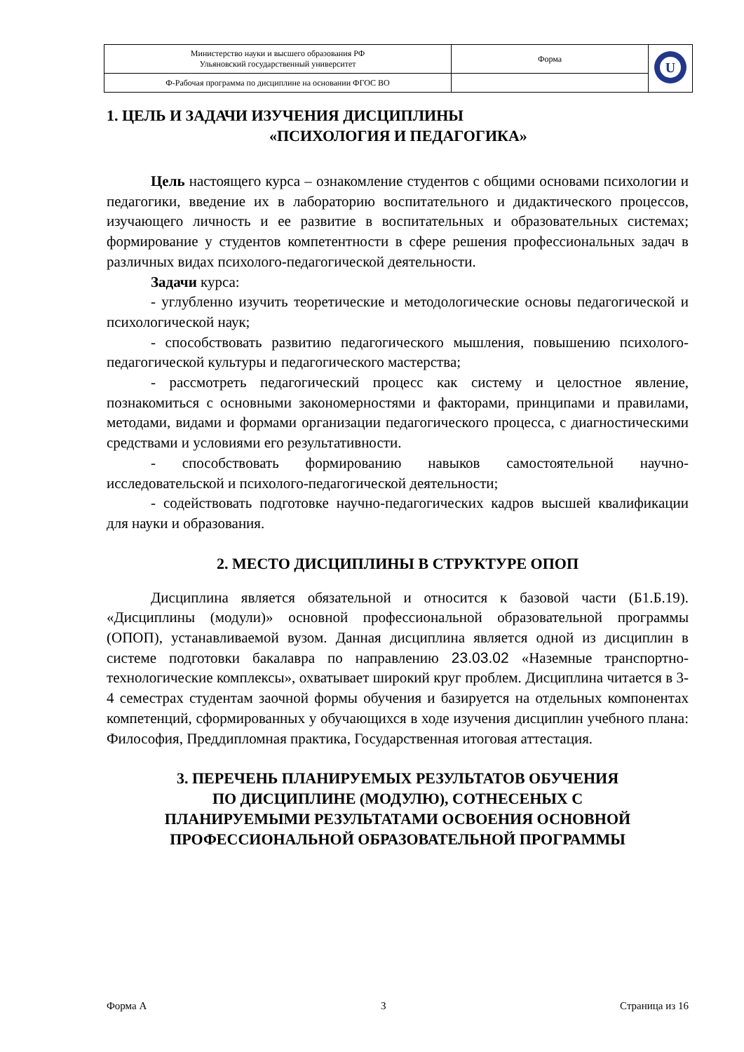| Министерство науки и высшего образования РФ Ульяновский государственный университет | Форма | U |
| Ф-Рабочая программа по дисциплине на основании ФГОС ВО | | |
1. ЦЕЛЬ И ЗАДАЧИ ИЗУЧЕНИЯ ДИСЦИПЛИНЫ
«ПСИХОЛОГИЯ И ПЕДАГОГИКА»
Цель настоящего курса – ознакомление студентов с общими основами психологии и педагогики, введение их в лабораторию воспитательного и дидактического процессов, изучающего личность и ее развитие в воспитательных и образовательных системах; формирование у студентов компетентности в сфере решения профессиональных задач в различных видах психолого-педагогической деятельности.
Задачи курса:
- углубленно изучить теоретические и методологические основы педагогической и психологической наук;
- способствовать развитию педагогического мышления, повышению психолого-педагогической культуры и педагогического мастерства;
- рассмотреть педагогический процесс как систему и целостное явление, познакомиться с основными закономерностями и факторами, принципами и правилами, методами, видами и формами организации педагогического процесса, с диагностическими средствами и условиями его результативности.
- способствовать формированию навыков самостоятельной научно-исследовательской и психолого-педагогической деятельности;
- содействовать подготовке научно-педагогических кадров высшей квалификации для науки и образования.
2. МЕСТО ДИСЦИПЛИНЫ В СТРУКТУРЕ ОПОП
Дисциплина является обязательной и относится к базовой части (Б1.Б.19). «Дисциплины (модули)» основной профессиональной образовательной программы (ОПОП), устанавливаемой вузом. Данная дисциплина является одной из дисциплин в системе подготовки бакалавра по направлению 23.03.02 «Наземные транспортно-технологические комплексы», охватывает широкий круг проблем. Дисциплина читается в 3-4 семестрах студентам заочной формы обучения и базируется на отдельных компонентах компетенций, сформированных у обучающихся в ходе изучения дисциплин учебного плана: Философия, Преддипломная практика, Государственная итоговая аттестация.
3. ПЕРЕЧЕНЬ ПЛАНИРУЕМЫХ РЕЗУЛЬТАТОВ ОБУЧЕНИЯ
ПО ДИСЦИПЛИНЕ (МОДУЛЮ), СОТНЕСЕНЫХ С
ПЛАНИРУЕМЫМИ РЕЗУЛЬТАТАМИ ОСВОЕНИЯ ОСНОВНОЙ
ПРОФЕССИОНАЛЬНОЙ ОБРАЗОВАТЕЛЬНОЙ ПРОГРАММЫ
Форма А 3 Страница из 16